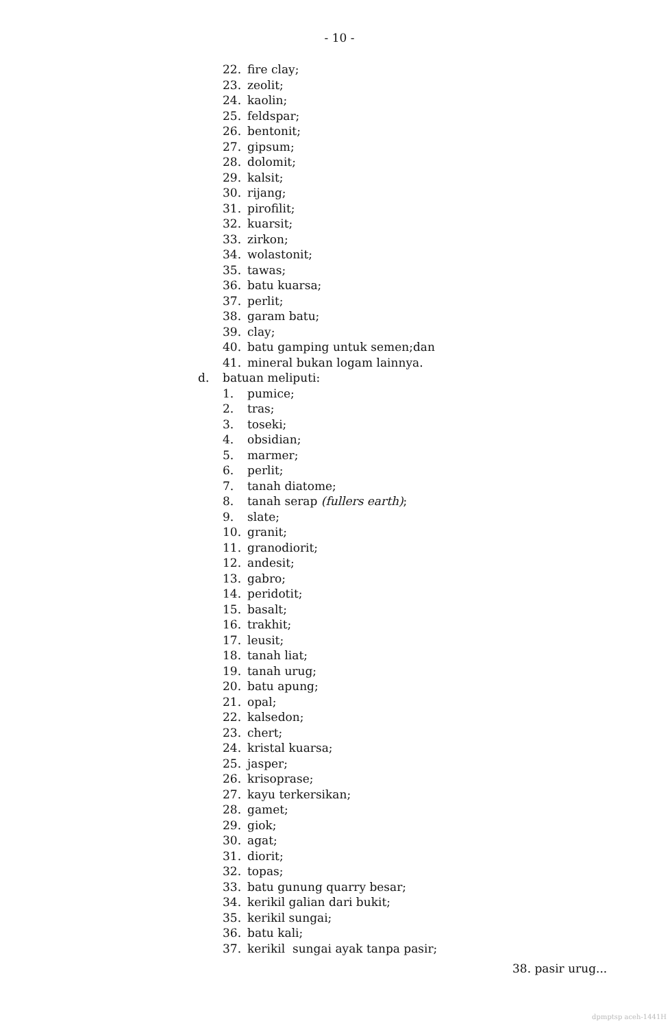- 10 -
22. fire clay;
23. zeolit;
24. kaolin;
25. feldspar;
26. bentonit;
27. gipsum;
28. dolomit;
29. kalsit;
30. rijang;
31. pirofilit;
32. kuarsit;
33. zirkon;
34. wolastonit;
35. tawas;
36. batu kuarsa;
37. perlit;
38. garam batu;
39. clay;
40. batu gamping untuk semen;dan
41. mineral bukan logam lainnya.
d. batuan meliputi:
1. pumice;
2. tras;
3. toseki;
4. obsidian;
5. marmer;
6. perlit;
7. tanah diatome;
8. tanah serap (fullers earth);
9. slate;
10. granit;
11. granodiorit;
12. andesit;
13. gabro;
14. peridotit;
15. basalt;
16. trakhit;
17. leusit;
18. tanah liat;
19. tanah urug;
20. batu apung;
21. opal;
22. kalsedon;
23. chert;
24. kristal kuarsa;
25. jasper;
26. krisoprase;
27. kayu terkersikan;
28. gamet;
29. giok;
30. agat;
31. diorit;
32. topas;
33. batu gunung quarry besar;
34. kerikil galian dari bukit;
35. kerikil sungai;
36. batu kali;
37. kerikil sungai ayak tanpa pasir;
38. pasir urug...
dpmptsp aceh-1441H